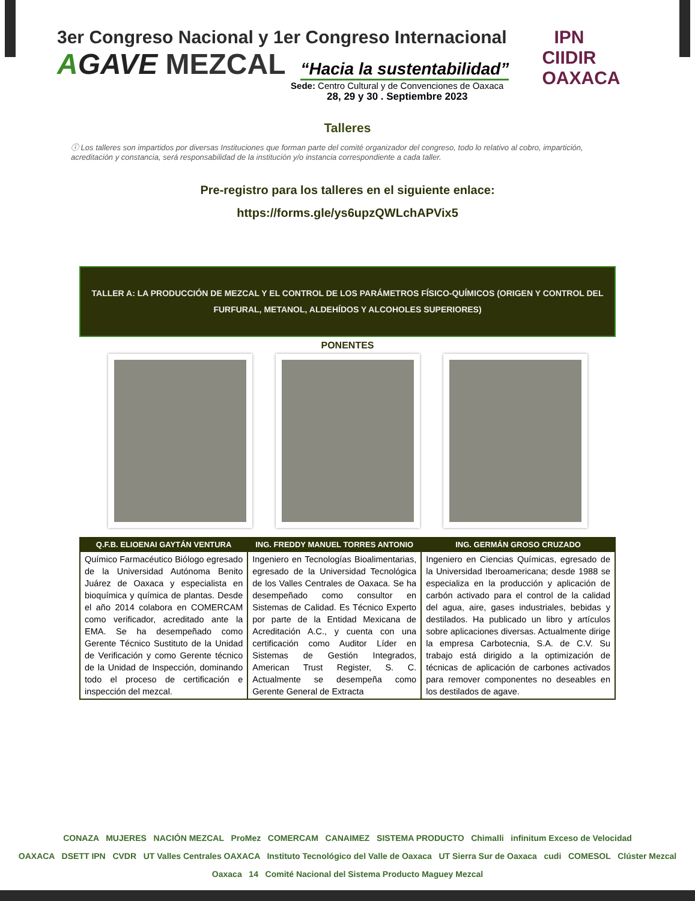3er Congreso Nacional y 1er Congreso Internacional
AGAVE MEZCAL
“Hacia la sustentabilidad”
Sede: Centro Cultural y de Convenciones de Oaxaca
28, 29 y 30 . Septiembre 2023
IPN
CIIDIR OAXACA
Talleres
ⓘ Los talleres son impartidos por diversas Instituciones que forman parte del comité organizador del congreso, todo lo relativo al cobro, impartición, acreditación y constancia, será responsabilidad de la institución y/o instancia correspondiente a cada taller.
Pre-registro para los talleres en el siguiente enlace:
https://forms.gle/ys6upzQWLchAPVix5
TALLER A: LA PRODUCCIÓN DE MEZCAL Y EL CONTROL DE LOS PARÁMETROS FÍSICO-QUÍMICOS (ORIGEN Y CONTROL DEL FURFURAL, METANOL, ALDEHÍDOS Y ALCOHOLES SUPERIORES)
PONENTES
| Q.F.B. ELIOENAI GAYTÁN VENTURA | ING. FREDDY MANUEL TORRES ANTONIO | ING. GERMÁN GROSO CRUZADO |
| --- | --- | --- |
| Químico Farmacéutico Biólogo egresado de la Universidad Autónoma Benito Juárez de Oaxaca y especialista en bioquímica y química de plantas. Desde el año 2014 colabora en COMERCAM como verificador, acreditado ante la EMA. Se ha desempeñado como Gerente Técnico Sustituto de la Unidad de Verificación y como Gerente técnico de la Unidad de Inspección, dominando todo el proceso de certificación e inspección del mezcal. | Ingeniero en Tecnologías Bioalimentarias, egresado de la Universidad Tecnológica de los Valles Centrales de Oaxaca. Se ha desempeñado como consultor en Sistemas de Calidad. Es Técnico Experto por parte de la Entidad Mexicana de Acreditación A.C., y cuenta con una certificación como Auditor Líder en Sistemas de Gestión Integrados, American Trust Register, S. C. Actualmente se desempeña como Gerente General de Extracta | Ingeniero en Ciencias Químicas, egresado de la Universidad Iberoamericana; desde 1988 se especializa en la producción y aplicación de carbón activado para el control de la calidad del agua, aire, gases industriales, bebidas y destilados. Ha publicado un libro y artículos sobre aplicaciones diversas. Actualmente dirige la empresa Carbotecnia, S.A. de C.V. Su trabajo está dirigido a la optimización de técnicas de aplicación de carbones activados para remover componentes no deseables en los destilados de agave. |
CONAZA MUJERES NACIÓN MEZCAL ProMez COMERCAM CANAIMEZ SISTEMA PRODUCTO Chimalli infinitum Exceso de Velocidad
OAXACA DSETT IPN CVDR UT Valles Centrales OAXACA Instituto Tecnológico del Valle de Oaxaca UT Sierra Sur de Oaxaca cudi COMESOL Clúster Mezcal Oaxaca 14 Comité Nacional del Sistema Producto Maguey Mezcal